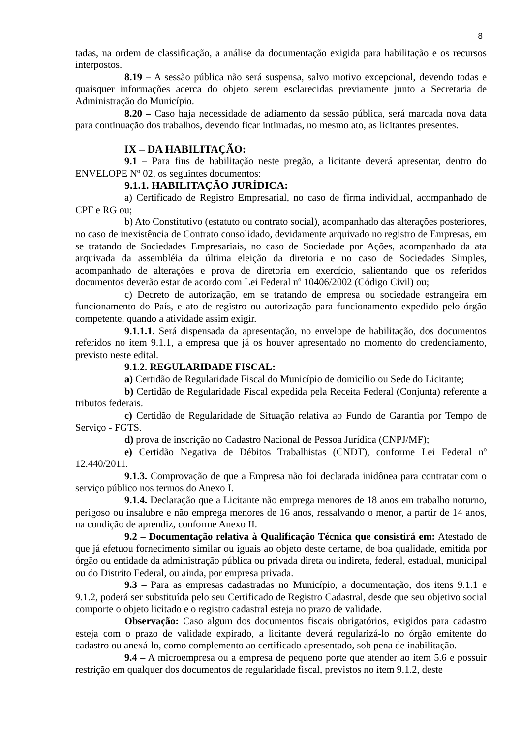8
tadas, na ordem de classificação, a análise da documentação exigida para habilitação e os recursos interpostos.
8.19 – A sessão pública não será suspensa, salvo motivo excepcional, devendo todas e quaisquer informações acerca do objeto serem esclarecidas previamente junto a Secretaria de Administração do Município.
8.20 – Caso haja necessidade de adiamento da sessão pública, será marcada nova data para continuação dos trabalhos, devendo ficar intimadas, no mesmo ato, as licitantes presentes.
IX – DA HABILITAÇÃO:
9.1 – Para fins de habilitação neste pregão, a licitante deverá apresentar, dentro do ENVELOPE Nº 02, os seguintes documentos:
9.1.1. HABILITAÇÃO JURÍDICA:
a) Certificado de Registro Empresarial, no caso de firma individual, acompanhado de CPF e RG ou;
b) Ato Constitutivo (estatuto ou contrato social), acompanhado das alterações posteriores, no caso de inexistência de Contrato consolidado, devidamente arquivado no registro de Empresas, em se tratando de Sociedades Empresariais, no caso de Sociedade por Ações, acompanhado da ata arquivada da assembléia da última eleição da diretoria e no caso de Sociedades Simples, acompanhado de alterações e prova de diretoria em exercício, salientando que os referidos documentos deverão estar de acordo com Lei Federal nº 10406/2002 (Código Civil) ou;
c) Decreto de autorização, em se tratando de empresa ou sociedade estrangeira em funcionamento do País, e ato de registro ou autorização para funcionamento expedido pelo órgão competente, quando a atividade assim exigir.
9.1.1.1. Será dispensada da apresentação, no envelope de habilitação, dos documentos referidos no item 9.1.1, a empresa que já os houver apresentado no momento do credenciamento, previsto neste edital.
9.1.2. REGULARIDADE FISCAL:
a) Certidão de Regularidade Fiscal do Município de domicilio ou Sede do Licitante;
b) Certidão de Regularidade Fiscal expedida pela Receita Federal (Conjunta) referente a tributos federais.
c) Certidão de Regularidade de Situação relativa ao Fundo de Garantia por Tempo de Serviço - FGTS.
d) prova de inscrição no Cadastro Nacional de Pessoa Jurídica (CNPJ/MF);
e) Certidão Negativa de Débitos Trabalhistas (CNDT), conforme Lei Federal nº 12.440/2011.
9.1.3. Comprovação de que a Empresa não foi declarada inidônea para contratar com o serviço público nos termos do Anexo I.
9.1.4. Declaração que a Licitante não emprega menores de 18 anos em trabalho noturno, perigoso ou insalubre e não emprega menores de 16 anos, ressalvando o menor, a partir de 14 anos, na condição de aprendiz, conforme Anexo II.
9.2 – Documentação relativa à Qualificação Técnica que consistirá em: Atestado de que já efetuou fornecimento similar ou iguais ao objeto deste certame, de boa qualidade, emitida por órgão ou entidade da administração pública ou privada direta ou indireta, federal, estadual, municipal ou do Distrito Federal, ou ainda, por empresa privada.
9.3 – Para as empresas cadastradas no Município, a documentação, dos itens 9.1.1 e 9.1.2, poderá ser substituída pelo seu Certificado de Registro Cadastral, desde que seu objetivo social comporte o objeto licitado e o registro cadastral esteja no prazo de validade.
Observação: Caso algum dos documentos fiscais obrigatórios, exigidos para cadastro esteja com o prazo de validade expirado, a licitante deverá regularizá-lo no órgão emitente do cadastro ou anexá-lo, como complemento ao certificado apresentado, sob pena de inabilitação.
9.4 – A microempresa ou a empresa de pequeno porte que atender ao item 5.6 e possuir restrição em qualquer dos documentos de regularidade fiscal, previstos no item 9.1.2, deste